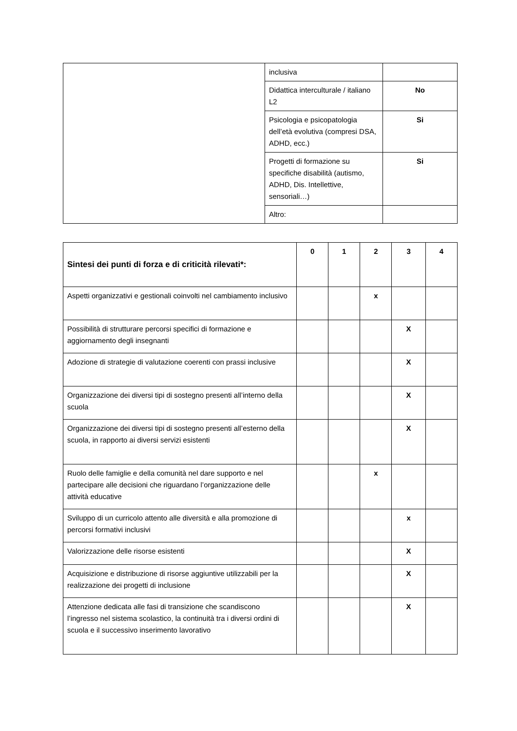| | inclusiva | |
| | Didattica interculturale / italiano L2 | No |
| | Psicologia e psicopatologia dell’età evolutiva (compresi DSA, ADHD, ecc.) | Si |
| | Progetti di formazione su specifiche disabilità (autismo, ADHD, Dis. Intellettive, sensoriali…) | Si |
| | Altro: | |
| Sintesi dei punti di forza e di criticità rilevati*: | 0 | 1 | 2 | 3 | 4 |
| --- | --- | --- | --- | --- | --- |
| Aspetti organizzativi e gestionali coinvolti nel cambiamento inclusivo | | | x | | |
| Possibilità di strutturare percorsi specifici di formazione e aggiornamento degli insegnanti | | | | X | |
| Adozione di strategie di valutazione coerenti con prassi inclusive | | | | X | |
| Organizzazione dei diversi tipi di sostegno presenti all’interno della scuola | | | | X | |
| Organizzazione dei diversi tipi di sostegno presenti all’esterno della scuola, in rapporto ai diversi servizi esistenti | | | | X | |
| Ruolo delle famiglie e della comunità nel dare supporto e nel partecipare alle decisioni che riguardano l’organizzazione delle attività educative | | | x | | |
| Sviluppo di un curricolo attento alle diversità e alla promozione di percorsi formativi inclusivi | | | | x | |
| Valorizzazione delle risorse esistenti | | | | X | |
| Acquisizione e distribuzione di risorse aggiuntive utilizzabili per la realizzazione dei progetti di inclusione | | | | X | |
| Attenzione dedicata alle fasi di transizione che scandiscono l’ingresso nel sistema scolastico, la continuità tra i diversi ordini di scuola e il successivo inserimento lavorativo | | | | X | |